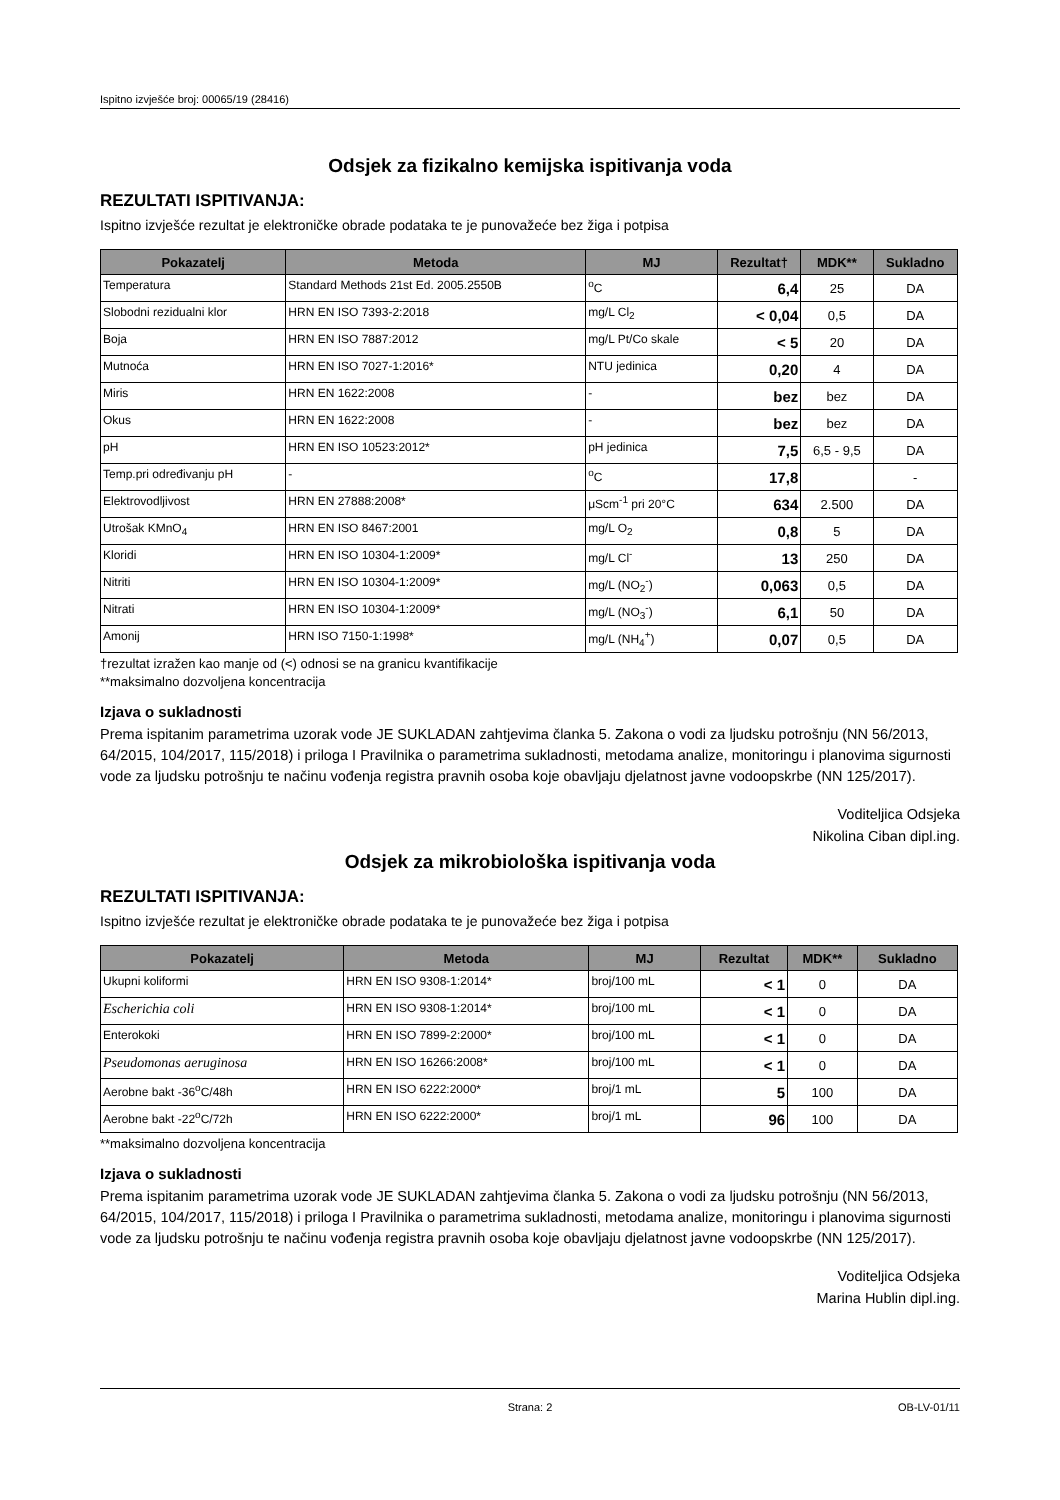Ispitno izvješće broj: 00065/19 (28416)
Odsjek za fizikalno kemijska ispitivanja voda
REZULTATI ISPITIVANJA:
Ispitno izvješće rezultat je elektroničke obrade podataka te je punovažeće bez žiga i potpisa
| Pokazatelj | Metoda | MJ | Rezultat† | MDK** | Sukladno |
| --- | --- | --- | --- | --- | --- |
| Temperatura | Standard Methods 21st Ed. 2005.2550B | <sup>o</sup> C | 6,4 | 25 | DA |
| Slobodni rezidualni klor | HRN EN ISO 7393-2:2018 | mg/L Cl<sub>2</sub> | < 0,04 | 0,5 | DA |
| Boja | HRN EN ISO 7887:2012 | mg/L Pt/Co skale | < 5 | 20 | DA |
| Mutnoća | HRN EN ISO 7027-1:2016* | NTU jedinica | 0,20 | 4 | DA |
| Miris | HRN EN 1622:2008 | - | bez | bez | DA |
| Okus | HRN EN 1622:2008 | - | bez | bez | DA |
| pH | HRN EN ISO 10523:2012* | pH jedinica | 7,5 | 6,5 - 9,5 | DA |
| Temp.pri određivanju pH | - | <sup>o</sup> C | 17,8 | | - |
| Elektrovodljivost | HRN EN 27888:2008* | μScm<sup>-1</sup> pri 20°C | 634 | 2.500 | DA |
| Utrošak KMnO<sub>4</sub> | HRN EN ISO 8467:2001 | mg/L O<sub>2</sub> | 0,8 | 5 | DA |
| Kloridi | HRN EN ISO 10304-1:2009* | mg/L Cl<sup>-</sup> | 13 | 250 | DA |
| Nitriti | HRN EN ISO 10304-1:2009* | mg/L (NO<sub>2</sub><sup>-</sup>) | 0,063 | 0,5 | DA |
| Nitrati | HRN EN ISO 10304-1:2009* | mg/L (NO<sub>3</sub><sup>-</sup>) | 6,1 | 50 | DA |
| Amonij | HRN ISO 7150-1:1998* | mg/L (NH<sub>4</sub><sup>+</sup>) | 0,07 | 0,5 | DA |
†rezultat izražen kao manje od (<) odnosi se na granicu kvantifikacije
**maksimalno dozvoljena koncentracija
Izjava o sukladnosti
Prema ispitanim parametrima uzorak vode JE SUKLADAN zahtjevima članka 5. Zakona o vodi za ljudsku potrošnju (NN 56/2013, 64/2015, 104/2017, 115/2018) i priloga I Pravilnika o parametrima sukladnosti, metodama analize, monitoringu i planovima sigurnosti vode za ljudsku potrošnju te načinu vođenja registra pravnih osoba koje obavljaju djelatnost javne vodoopskrbe (NN 125/2017).
Voditeljica Odsjeka
Nikolina Ciban dipl.ing.
Odsjek za mikrobiološka ispitivanja voda
REZULTATI ISPITIVANJA:
Ispitno izvješće rezultat je elektroničke obrade podataka te je punovažeće bez žiga i potpisa
| Pokazatelj | Metoda | MJ | Rezultat | MDK** | Sukladno |
| --- | --- | --- | --- | --- | --- |
| Ukupni koliformi | HRN EN ISO 9308-1:2014* | broj/100 mL | < 1 | 0 | DA |
| Escherichia coli | HRN EN ISO 9308-1:2014* | broj/100 mL | < 1 | 0 | DA |
| Enterokoki | HRN EN ISO 7899-2:2000* | broj/100 mL | < 1 | 0 | DA |
| Pseudomonas aeruginosa | HRN EN ISO 16266:2008* | broj/100 mL | < 1 | 0 | DA |
| Aerobne bakt -36<sup>o</sup>C/48h | HRN EN ISO 6222:2000* | broj/1 mL | 5 | 100 | DA |
| Aerobne bakt -22<sup>o</sup>C/72h | HRN EN ISO 6222:2000* | broj/1 mL | 96 | 100 | DA |
**maksimalno dozvoljena koncentracija
Izjava o sukladnosti
Prema ispitanim parametrima uzorak vode JE SUKLADAN zahtjevima članka 5. Zakona o vodi za ljudsku potrošnju (NN 56/2013, 64/2015, 104/2017, 115/2018) i priloga I Pravilnika o parametrima sukladnosti, metodama analize, monitoringu i planovima sigurnosti vode za ljudsku potrošnju te načinu vođenja registra pravnih osoba koje obavljaju djelatnost javne vodoopskrbe (NN 125/2017).
Voditeljica Odsjeka
Marina Hublin dipl.ing.
Strana: 2 OB-LV-01/11